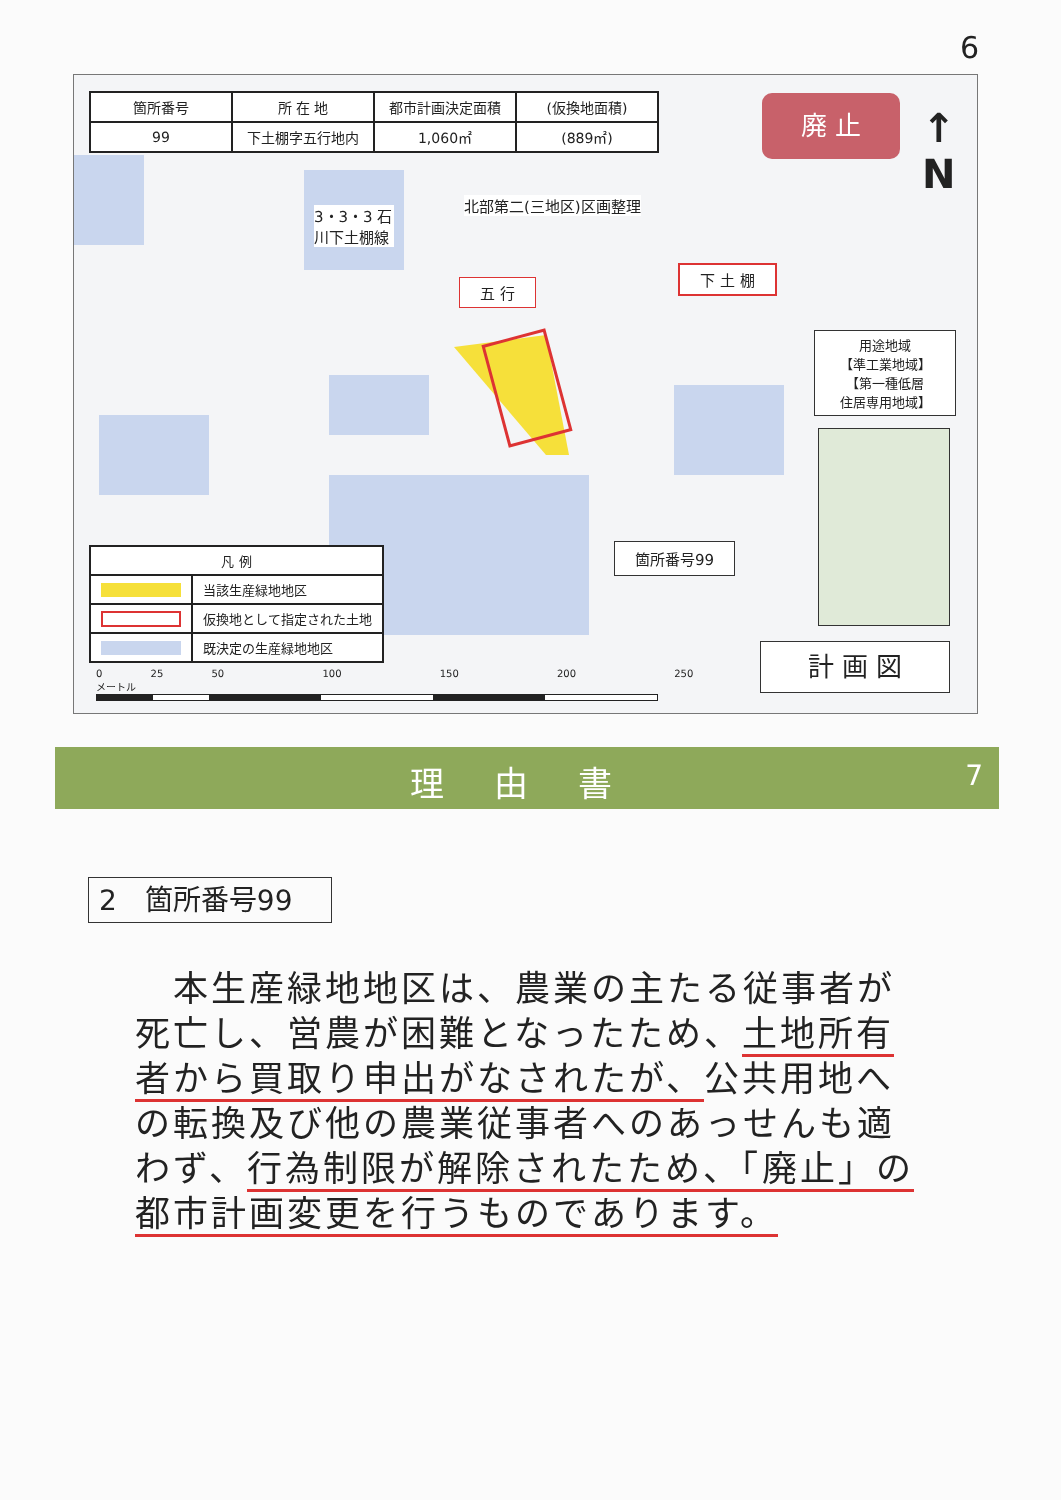6
| 箇所番号 | 所 在 地 | 都市計画決定面積 | (仮換地面積) |
| 99 | 下土棚字五行地内 | 1,060㎡ | (889㎡) |
廃 止
↑
N
北部第二(三地区)区画整理
3・3・3 石川下土棚線
五 行
下 土 棚
箇所番号99
| 凡 例 | |
| --- | --- |
| | 当該生産緑地地区 |
| | 仮換地として指定された土地 |
| | 既決定の生産緑地地区 |
用途地域
【準工業地域】
【第一種低層
住居専用地域】
計 画 図
0 25 50 100 150 200 250 メートル
理由書 7
2　箇所番号99
　本生産緑地地区は、農業の主たる従事者が死亡し、営農が困難となったため、土地所有者から買取り申出がなされたが、公共用地への転換及び他の農業従事者へのあっせんも適わず、行為制限が解除されたため、「廃止」の都市計画変更を行うものであります。